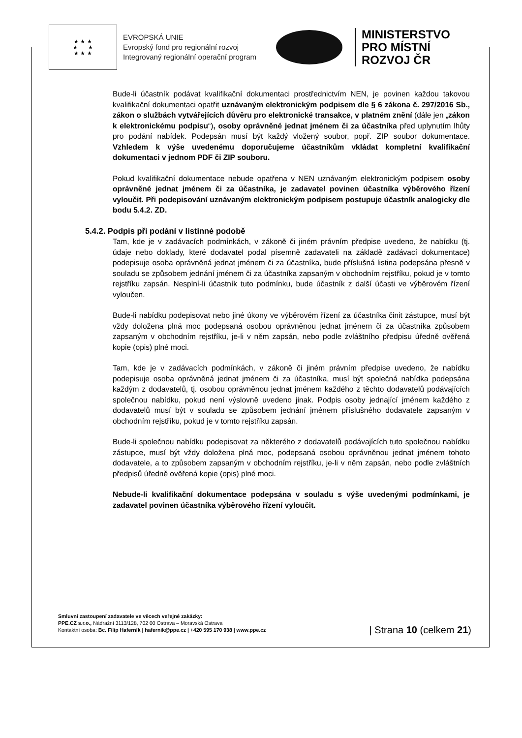★ ★ ★
★ ★
★ ★ ★
EVROPSKÁ UNIE
Evropský fond pro regionální rozvoj
Integrovaný regionální operační program
MINISTERSTVO
PRO MÍSTNÍ
ROZVOJ ČR
Bude-li účastník podávat kvalifikační dokumentaci prostřednictvím NEN, je povinen každou takovou kvalifikační dokumentaci opatřit uznávaným elektronickým podpisem dle § 6 zákona č. 297/2016 Sb., zákon o službách vytvářejících důvěru pro elektronické transakce, v platném znění (dále jen „zákon k elektronickému podpisu“), osoby oprávněné jednat jménem či za účastníka před uplynutím lhůty pro podání nabídek. Podepsán musí být každý vložený soubor, popř. ZIP soubor dokumentace. Vzhledem k výše uvedenému doporučujeme účastníkům vkládat kompletní kvalifikační dokumentaci v jednom PDF či ZIP souboru.
Pokud kvalifikační dokumentace nebude opatřena v NEN uznávaným elektronickým podpisem osoby oprávněné jednat jménem či za účastníka, je zadavatel povinen účastníka výběrového řízení vyloučit. Při podepisování uznávaným elektronickým podpisem postupuje účastník analogicky dle bodu 5.4.2. ZD.
5.4.2. Podpis při podání v listinné podobě
Tam, kde je v zadávacích podmínkách, v zákoně či jiném právním předpise uvedeno, že nabídku (tj. údaje nebo doklady, které dodavatel podal písemně zadavateli na základě zadávací dokumentace) podepisuje osoba oprávněná jednat jménem či za účastníka, bude příslušná listina podepsána přesně v souladu se způsobem jednání jménem či za účastníka zapsaným v obchodním rejstříku, pokud je v tomto rejstříku zapsán. Nesplní-li účastník tuto podmínku, bude účastník z další účasti ve výběrovém řízení vyloučen.
Bude-li nabídku podepisovat nebo jiné úkony ve výběrovém řízení za účastníka činit zástupce, musí být vždy doložena plná moc podepsaná osobou oprávněnou jednat jménem či za účastníka způsobem zapsaným v obchodním rejstříku, je-li v něm zapsán, nebo podle zvláštního předpisu úředně ověřená kopie (opis) plné moci.
Tam, kde je v zadávacích podmínkách, v zákoně či jiném právním předpise uvedeno, že nabídku podepisuje osoba oprávněná jednat jménem či za účastníka, musí být společná nabídka podepsána každým z dodavatelů, tj. osobou oprávněnou jednat jménem každého z těchto dodavatelů podávajících společnou nabídku, pokud není výslovně uvedeno jinak. Podpis osoby jednající jménem každého z dodavatelů musí být v souladu se způsobem jednání jménem příslušného dodavatele zapsaným v obchodním rejstříku, pokud je v tomto rejstříku zapsán.
Bude-li společnou nabídku podepisovat za některého z dodavatelů podávajících tuto společnou nabídku zástupce, musí být vždy doložena plná moc, podepsaná osobou oprávněnou jednat jménem tohoto dodavatele, a to způsobem zapsaným v obchodním rejstříku, je-li v něm zapsán, nebo podle zvláštních předpisů úředně ověřená kopie (opis) plné moci.
Nebude-li kvalifikační dokumentace podepsána v souladu s výše uvedenými podmínkami, je zadavatel povinen účastníka výběrového řízení vyloučit.
Smluvní zastoupení zadavatele ve věcech veřejné zakázky:
PPE.CZ s.r.o., Nádražní 3113/128, 702 00 Ostrava – Moravská Ostrava
Kontaktní osoba: Bc. Filip Haferník | hafernik@ppe.cz | +420 595 170 938 | www.ppe.cz
| Strana 10 (celkem 21)